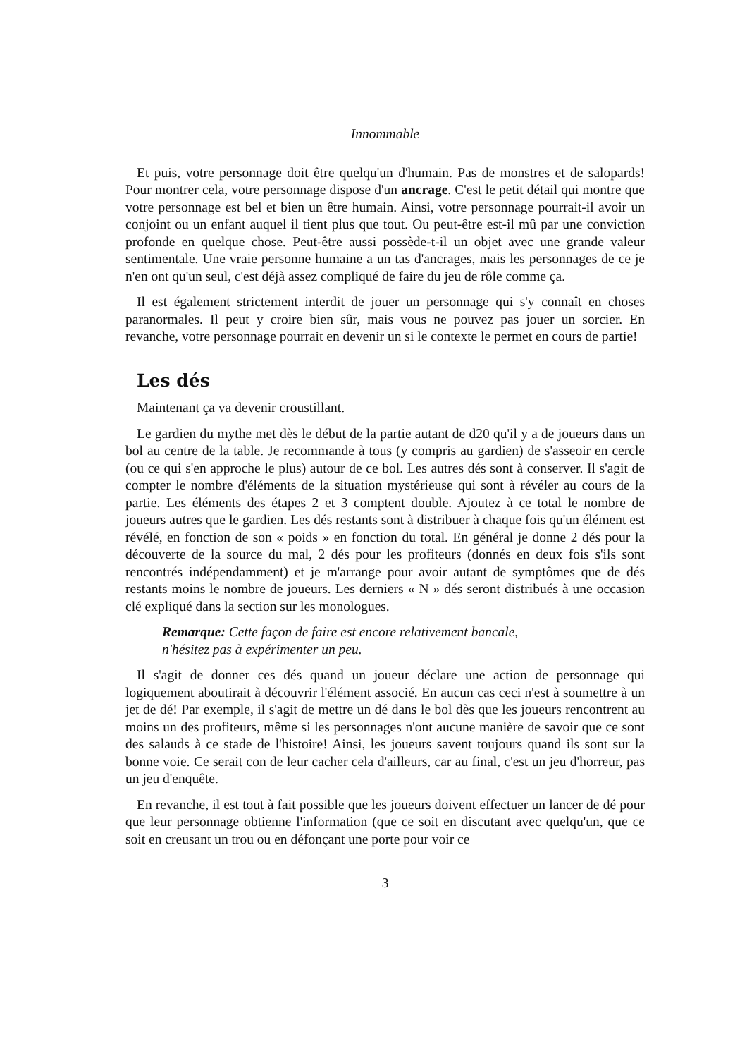Innommable
Et puis, votre personnage doit être quelqu'un d'humain. Pas de monstres et de salopards! Pour montrer cela, votre personnage dispose d'un ancrage. C'est le petit détail qui montre que votre personnage est bel et bien un être humain. Ainsi, votre personnage pourrait-il avoir un conjoint ou un enfant auquel il tient plus que tout. Ou peut-être est-il mû par une conviction profonde en quelque chose. Peut-être aussi possède-t-il un objet avec une grande valeur sentimentale. Une vraie personne humaine a un tas d'ancrages, mais les personnages de ce je n'en ont qu'un seul, c'est déjà assez compliqué de faire du jeu de rôle comme ça.
Il est également strictement interdit de jouer un personnage qui s'y connaît en choses paranormales. Il peut y croire bien sûr, mais vous ne pouvez pas jouer un sorcier. En revanche, votre personnage pourrait en devenir un si le contexte le permet en cours de partie!
Les dés
Maintenant ça va devenir croustillant.
Le gardien du mythe met dès le début de la partie autant de d20 qu'il y a de joueurs dans un bol au centre de la table. Je recommande à tous (y compris au gardien) de s'asseoir en cercle (ou ce qui s'en approche le plus) autour de ce bol. Les autres dés sont à conserver. Il s'agit de compter le nombre d'éléments de la situation mystérieuse qui sont à révéler au cours de la partie. Les éléments des étapes 2 et 3 comptent double. Ajoutez à ce total le nombre de joueurs autres que le gardien. Les dés restants sont à distribuer à chaque fois qu'un élément est révélé, en fonction de son « poids » en fonction du total. En général je donne 2 dés pour la découverte de la source du mal, 2 dés pour les profiteurs (donnés en deux fois s'ils sont rencontrés indépendamment) et je m'arrange pour avoir autant de symptômes que de dés restants moins le nombre de joueurs. Les derniers « N » dés seront distribués à une occasion clé expliqué dans la section sur les monologues.
Remarque: Cette façon de faire est encore relativement bancale,
n'hésitez pas à expérimenter un peu.
Il s'agit de donner ces dés quand un joueur déclare une action de personnage qui logiquement aboutirait à découvrir l'élément associé. En aucun cas ceci n'est à soumettre à un jet de dé! Par exemple, il s'agit de mettre un dé dans le bol dès que les joueurs rencontrent au moins un des profiteurs, même si les personnages n'ont aucune manière de savoir que ce sont des salauds à ce stade de l'histoire! Ainsi, les joueurs savent toujours quand ils sont sur la bonne voie. Ce serait con de leur cacher cela d'ailleurs, car au final, c'est un jeu d'horreur, pas un jeu d'enquête.
En revanche, il est tout à fait possible que les joueurs doivent effectuer un lancer de dé pour que leur personnage obtienne l'information (que ce soit en discutant avec quelqu'un, que ce soit en creusant un trou ou en défonçant une porte pour voir ce
3